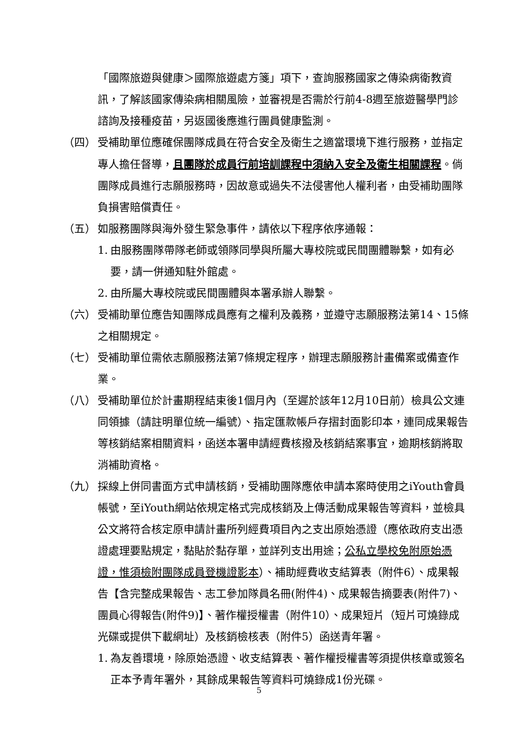「國際旅遊與健康＞國際旅遊處方箋」項下，查詢服務國家之傳染病衛教資訊，了解該國家傳染病相關風險，並審視是否需於行前4-8週至旅遊醫學門診諮詢及接種疫苗，另返國後應進行團員健康監測。
（四） 受補助單位應確保團隊成員在符合安全及衛生之適當環境下進行服務，並指定專人擔任督導，且團隊於成員行前培訓課程中須納入安全及衛生相關課程。倘團隊成員進行志願服務時，因故意或過失不法侵害他人權利者，由受補助團隊負損害賠償責任。
（五） 如服務團隊與海外發生緊急事件，請依以下程序依序通報：
1. 由服務團隊帶隊老師或領隊同學與所屬大專校院或民間團體聯繫，如有必要，請一併通知駐外館處。
2. 由所屬大專校院或民間團體與本署承辦人聯繫。
（六） 受補助單位應告知團隊成員應有之權利及義務，並遵守志願服務法第14、15條之相關規定。
（七） 受補助單位需依志願服務法第7條規定程序，辦理志願服務計畫備案或備查作業。
（八） 受補助單位於計畫期程結束後1個月內（至遲於該年12月10日前）檢具公文連同領據（請註明單位統一編號）、指定匯款帳戶存摺封面影印本，連同成果報告等核銷結案相關資料，函送本署申請經費核撥及核銷結案事宜，逾期核銷將取消補助資格。
（九） 採線上併同書面方式申請核銷，受補助團隊應依申請本案時使用之iYouth會員帳號，至iYouth網站依規定格式完成核銷及上傳活動成果報告等資料，並檢具公文將符合核定原申請計畫所列經費項目內之支出原始憑證（應依政府支出憑證處理要點規定，黏貼於黏存單，並詳列支出用途；公私立學校免附原始憑證，惟須檢附團隊成員登機證影本）、補助經費收支結算表（附件6）、成果報告【含完整成果報告、志工參加隊員名冊(附件4)、成果報告摘要表(附件7)、團員心得報告(附件9)】、著作權授權書（附件10）、成果短片（短片可燒錄成光碟或提供下載網址）及核銷檢核表（附件5）函送青年署。
1. 為友善環境，除原始憑證、收支結算表、著作權授權書等須提供核章或簽名正本予青年署外，其餘成果報告等資料可燒錄成1份光碟。
5